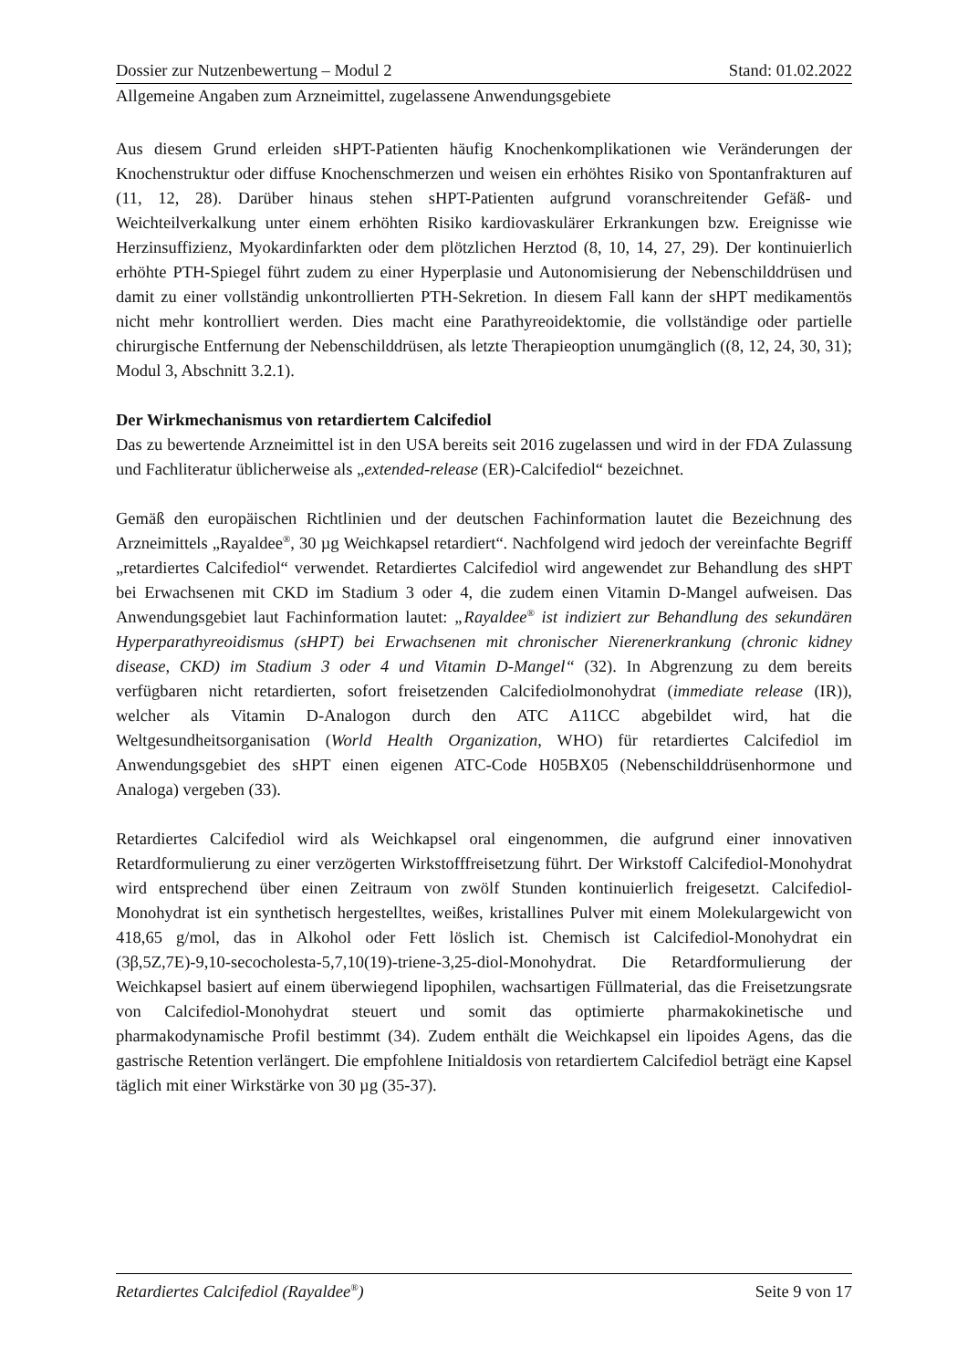Dossier zur Nutzenbewertung – Modul 2 Stand: 01.02.2022
Allgemeine Angaben zum Arzneimittel, zugelassene Anwendungsgebiete
Aus diesem Grund erleiden sHPT-Patienten häufig Knochenkomplikationen wie Veränderungen der Knochenstruktur oder diffuse Knochenschmerzen und weisen ein erhöhtes Risiko von Spontanfrakturen auf (11, 12, 28). Darüber hinaus stehen sHPT-Patienten aufgrund voranschreitender Gefäß- und Weichteilverkalkung unter einem erhöhten Risiko kardiovaskulärer Erkrankungen bzw. Ereignisse wie Herzinsuffizienz, Myokardinfarkten oder dem plötzlichen Herztod (8, 10, 14, 27, 29). Der kontinuierlich erhöhte PTH-Spiegel führt zudem zu einer Hyperplasie und Autonomisierung der Nebenschilddrüsen und damit zu einer vollständig unkontrollierten PTH-Sekretion. In diesem Fall kann der sHPT medikamentös nicht mehr kontrolliert werden. Dies macht eine Parathyreoidektomie, die vollständige oder partielle chirurgische Entfernung der Nebenschilddrüsen, als letzte Therapieoption unumgänglich ((8, 12, 24, 30, 31); Modul 3, Abschnitt 3.2.1).
Der Wirkmechanismus von retardiertem Calcifediol
Das zu bewertende Arzneimittel ist in den USA bereits seit 2016 zugelassen und wird in der FDA Zulassung und Fachliteratur üblicherweise als „extended-release (ER)-Calcifediol“ bezeichnet.
Gemäß den europäischen Richtlinien und der deutschen Fachinformation lautet die Bezeichnung des Arzneimittels „Rayaldee<sup>®</sup>, 30 µg Weichkapsel retardiert“. Nachfolgend wird jedoch der vereinfachte Begriff „retardiertes Calcifediol“ verwendet. Retardiertes Calcifediol wird angewendet zur Behandlung des sHPT bei Erwachsenen mit CKD im Stadium 3 oder 4, die zudem einen Vitamin D-Mangel aufweisen. Das Anwendungsgebiet laut Fachinformation lautet: „Rayaldee<sup>®</sup> ist indiziert zur Behandlung des sekundären Hyperparathyreoidismus (sHPT) bei Erwachsenen mit chronischer Nierenerkrankung (chronic kidney disease, CKD) im Stadium 3 oder 4 und Vitamin D-Mangel“ (32). In Abgrenzung zu dem bereits verfügbaren nicht retardierten, sofort freisetzenden Calcifediolmonohydrat (immediate release (IR)), welcher als Vitamin D-Analogon durch den ATC A11CC abgebildet wird, hat die Weltgesundheitsorganisation (World Health Organization, WHO) für retardiertes Calcifediol im Anwendungsgebiet des sHPT einen eigenen ATC-Code H05BX05 (Nebenschilddrüsenhormone und Analoga) vergeben (33).
Retardiertes Calcifediol wird als Weichkapsel oral eingenommen, die aufgrund einer innovativen Retardformulierung zu einer verzögerten Wirkstofffreisetzung führt. Der Wirkstoff Calcifediol-Monohydrat wird entsprechend über einen Zeitraum von zwölf Stunden kontinuierlich freigesetzt. Calcifediol-Monohydrat ist ein synthetisch hergestelltes, weißes, kristallines Pulver mit einem Molekulargewicht von 418,65 g/mol, das in Alkohol oder Fett löslich ist. Chemisch ist Calcifediol-Monohydrat ein (3β,5Z,7E)-9,10-secocholesta-5,7,10(19)-triene-3,25-diol-Monohydrat. Die Retardformulierung der Weichkapsel basiert auf einem überwiegend lipophilen, wachsartigen Füllmaterial, das die Freisetzungsrate von Calcifediol-Monohydrat steuert und somit das optimierte pharmakokinetische und pharmakodynamische Profil bestimmt (34). Zudem enthält die Weichkapsel ein lipoides Agens, das die gastrische Retention verlängert. Die empfohlene Initialdosis von retardiertem Calcifediol beträgt eine Kapsel täglich mit einer Wirkstärke von 30 µg (35-37).
Retardiertes Calcifediol (Rayaldee<sup>®</sup>) Seite 9 von 17